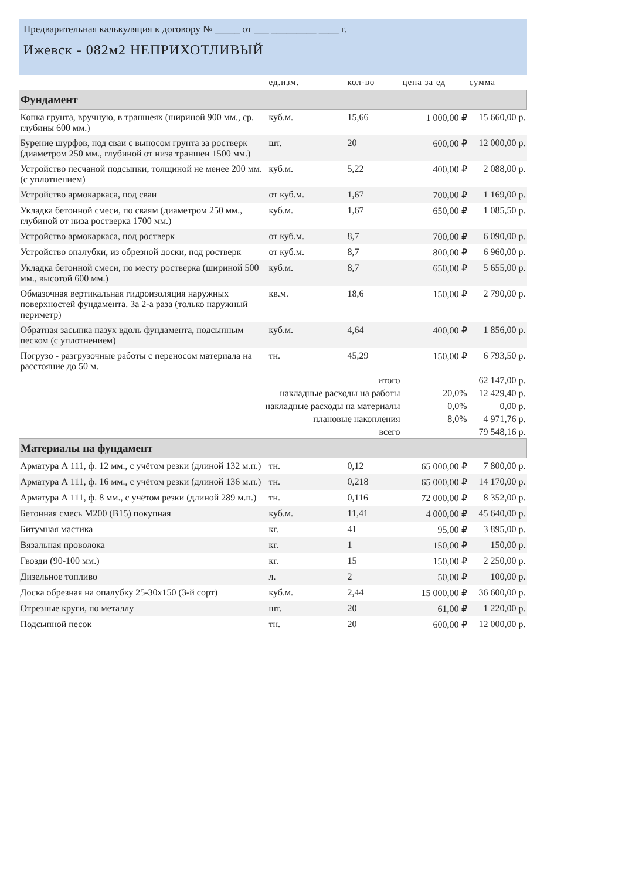Предварительная калькуляция к договору № _____ от ___ _________ ____ г.
Ижевск - 082м2 НЕПРИХОТЛИВЫЙ
| | ед.изм. | кол-во | цена за ед | сумма |
| --- | --- | --- | --- | --- |
| Фундамент | | | | |
| Копка грунта, вручную, в траншеях (шириной 900 мм., ср. глубины 600 мм.) | куб.м. | 15,66 | 1 000,00 ₽ | 15 660,00 р. |
| Бурение шурфов, под сваи с выносом грунта за ростверк (диаметром 250 мм., глубиной от низа траншеи 1500 мм.) | шт. | 20 | 600,00 ₽ | 12 000,00 р. |
| Устройство песчаной подсыпки, толщиной не менее 200 мм. (с уплотнением) | куб.м. | 5,22 | 400,00 ₽ | 2 088,00 р. |
| Устройство армокаркаса, под сваи | от куб.м. | 1,67 | 700,00 ₽ | 1 169,00 р. |
| Укладка бетонной смеси, по сваям (диаметром 250 мм., глубиной от низа ростверка 1700 мм.) | куб.м. | 1,67 | 650,00 ₽ | 1 085,50 р. |
| Устройство армокаркаса, под ростверк | от куб.м. | 8,7 | 700,00 ₽ | 6 090,00 р. |
| Устройство опалубки, из обрезной доски, под ростверк | от куб.м. | 8,7 | 800,00 ₽ | 6 960,00 р. |
| Укладка бетонной смеси, по месту ростверка (шириной 500 мм., высотой 600 мм.) | куб.м. | 8,7 | 650,00 ₽ | 5 655,00 р. |
| Обмазочная вертикальная гидроизоляция наружных поверхностей фундамента. За 2-а раза (только наружный периметр) | кв.м. | 18,6 | 150,00 ₽ | 2 790,00 р. |
| Обратная засыпка пазух вдоль фундамента, подсыпным песком (с уплотнением) | куб.м. | 4,64 | 400,00 ₽ | 1 856,00 р. |
| Погрузо - разгрузочные работы с переносом материала на расстояние до 50 м. | тн. | 45,29 | 150,00 ₽ | 6 793,50 р. |
| итого | | | | 62 147,00 р. |
| накладные расходы на работы | | | 20,0% | 12 429,40 р. |
| накладные расходы на материалы | | | 0,0% | 0,00 р. |
| плановые накопления | | | 8,0% | 4 971,76 р. |
| всего | | | | 79 548,16 р. |
| Материалы на фундамент | | | | |
| Арматура А 111, ф. 12 мм., с учётом резки (длиной 132 м.п.) | тн. | 0,12 | 65 000,00 ₽ | 7 800,00 р. |
| Арматура А 111, ф. 16 мм., с учётом резки (длиной 136 м.п.) | тн. | 0,218 | 65 000,00 ₽ | 14 170,00 р. |
| Арматура А 111, ф. 8 мм., с учётом резки (длиной 289 м.п.) | тн. | 0,116 | 72 000,00 ₽ | 8 352,00 р. |
| Бетонная смесь М200 (В15) покупная | куб.м. | 11,41 | 4 000,00 ₽ | 45 640,00 р. |
| Битумная мастика | кг. | 41 | 95,00 ₽ | 3 895,00 р. |
| Вязальная проволока | кг. | 1 | 150,00 ₽ | 150,00 р. |
| Гвозди (90-100 мм.) | кг. | 15 | 150,00 ₽ | 2 250,00 р. |
| Дизельное топливо | л. | 2 | 50,00 ₽ | 100,00 р. |
| Доска обрезная на опалубку 25-30х150 (3-й сорт) | куб.м. | 2,44 | 15 000,00 ₽ | 36 600,00 р. |
| Отрезные круги, по металлу | шт. | 20 | 61,00 ₽ | 1 220,00 р. |
| Подсыпной песок | тн. | 20 | 600,00 ₽ | 12 000,00 р. |